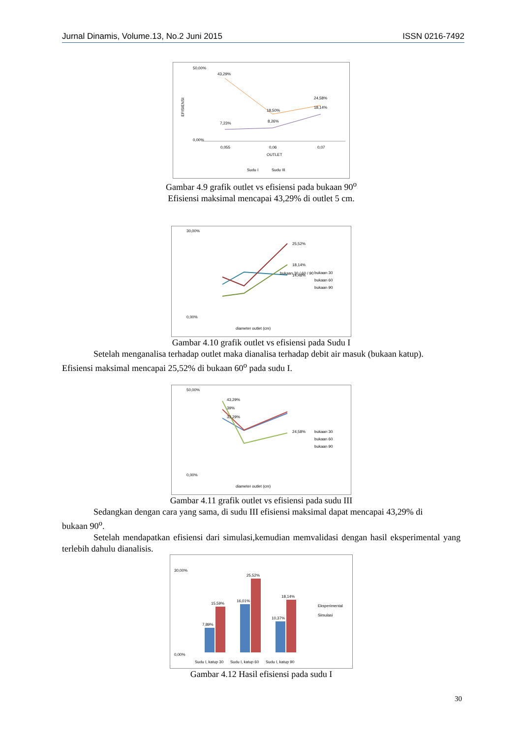Jurnal Dinamis, Volume.13, No.2 Juni 2015 ISSN 0216-7492
50,00%
0,00%
43,29%
18,50%
24,58%
18,14%
7,23%
8,26%
0,055
0,06
0,07
OUTLET
EFISIENSI
Sudu I
Sudu III
Gambar 4.9 grafik outlet vs efisiensi pada bukaan 90<sup>o</sup>
Efisiensi maksimal mencapai 43,29% di outlet 5 cm.
30,00%
0,00%
25,52%
18,14%
14,48%
bukaan 30 / 60 / 90
bukaan 30
bukaan 60
bukaan 90
diameter outlet (cm)
Gambar 4.10 grafik outlet vs efisiensi pada Sudu I
Setelah menganalisa terhadap outlet maka dianalisa terhadap debit air masuk (bukaan katup).
Efisiensi maksimal mencapai 25,52% di bukaan 60<sup>o</sup> pada sudu I.
50,00%
0,00%
43,29%
39%
33,29%
24,58%
bukaan 30
bukaan 60
bukaan 90
diameter outlet (cm)
Gambar 4.11 grafik outlet vs efisiensi pada sudu III
Sedangkan dengan cara yang sama, di sudu III efisiensi maksimal dapat mencapai 43,29% di
bukaan 90<sup>o</sup>.
Setelah mendapatkan efisiensi dari simulasi,kemudian memvalidasi dengan hasil eksperimental yang terlebih dahulu dianalisis.
30,00%
0,00%
7,89%
15,59%
16,01%
25,52%
10,37%
18,14%
Sudu I, katup 30
Sudu I, katup 60
Sudu I, katup 90
Eksperimental
Simulasi
Gambar 4.12 Hasil efisiensi pada sudu I
30